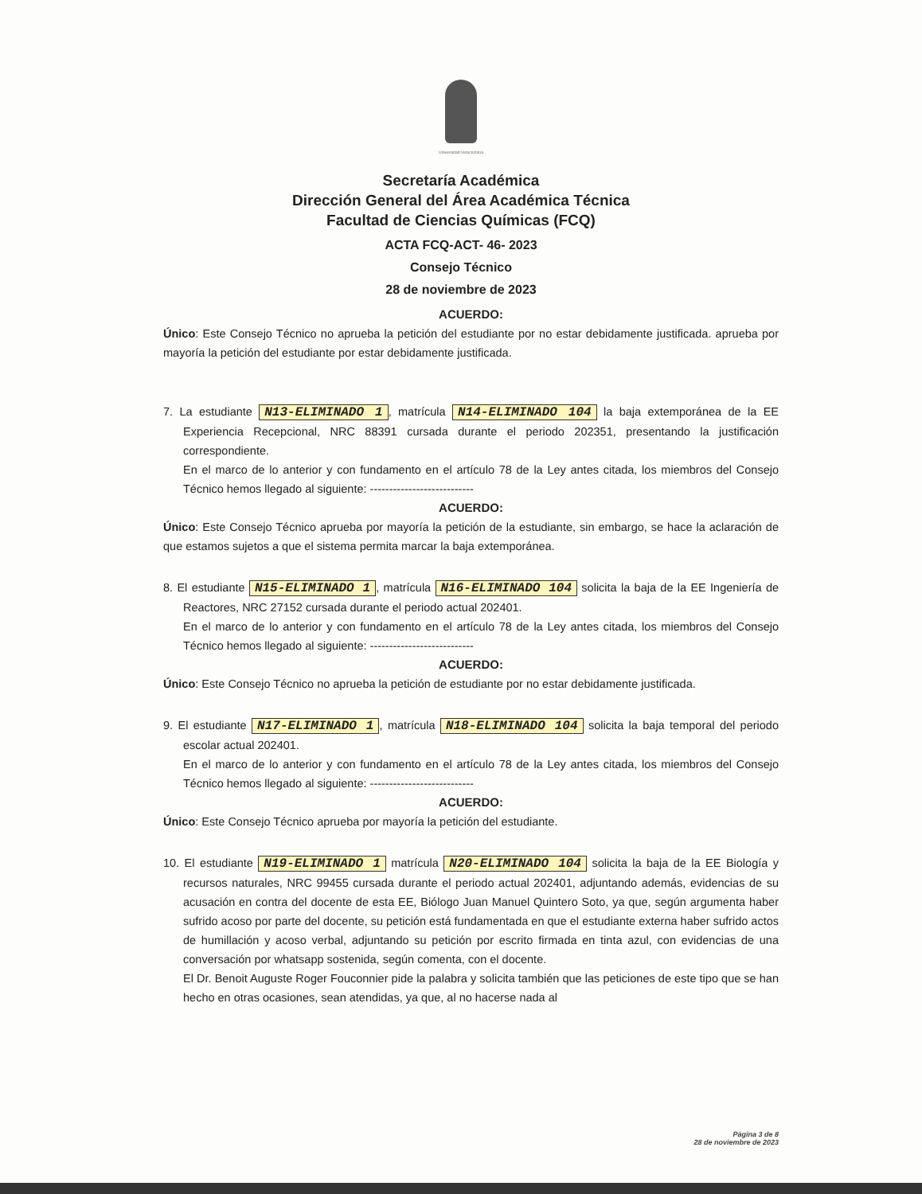Universidad Veracruzana
Secretaría Académica
Dirección General del Área Académica Técnica
Facultad de Ciencias Químicas (FCQ)
ACTA FCQ-ACT- 46- 2023
Consejo Técnico
28 de noviembre de 2023
ACUERDO:
Único: Este Consejo Técnico no aprueba la petición del estudiante por no estar debidamente justificada. aprueba por mayoría la petición del estudiante por estar debidamente justificada.
7. La estudiante N13-ELIMINADO 1, matrícula N14-ELIMINADO 104 la baja extemporánea de la EE Experiencia Recepcional, NRC 88391 cursada durante el periodo 202351, presentando la justificación correspondiente.
En el marco de lo anterior y con fundamento en el artículo 78 de la Ley antes citada, los miembros del Consejo Técnico hemos llegado al siguiente: ---------------------------
ACUERDO:
Único: Este Consejo Técnico aprueba por mayoría la petición de la estudiante, sin embargo, se hace la aclaración de que estamos sujetos a que el sistema permita marcar la baja extemporánea.
8. El estudiante N15-ELIMINADO 1, matrícula N16-ELIMINADO 104 solicita la baja de la EE Ingeniería de Reactores, NRC 27152 cursada durante el periodo actual 202401.
En el marco de lo anterior y con fundamento en el artículo 78 de la Ley antes citada, los miembros del Consejo Técnico hemos llegado al siguiente: ---------------------------
ACUERDO:
Único: Este Consejo Técnico no aprueba la petición de estudiante por no estar debidamente justificada.
9. El estudiante N17-ELIMINADO 1, matrícula N18-ELIMINADO 104 solicita la baja temporal del periodo escolar actual 202401.
En el marco de lo anterior y con fundamento en el artículo 78 de la Ley antes citada, los miembros del Consejo Técnico hemos llegado al siguiente: ---------------------------
ACUERDO:
Único: Este Consejo Técnico aprueba por mayoría la petición del estudiante.
10. El estudiante N19-ELIMINADO 1 matrícula N20-ELIMINADO 104 solicita la baja de la EE Biología y recursos naturales, NRC 99455 cursada durante el periodo actual 202401, adjuntando además, evidencias de su acusación en contra del docente de esta EE, Biólogo Juan Manuel Quintero Soto, ya que, según argumenta haber sufrido acoso por parte del docente, su petición está fundamentada en que el estudiante externa haber sufrido actos de humillación y acoso verbal, adjuntando su petición por escrito firmada en tinta azul, con evidencias de una conversación por whatsapp sostenida, según comenta, con el docente.
El Dr. Benoit Auguste Roger Fouconnier pide la palabra y solicita también que las peticiones de este tipo que se han hecho en otras ocasiones, sean atendidas, ya que, al no hacerse nada al
Página 3 de 8
28 de noviembre de 2023